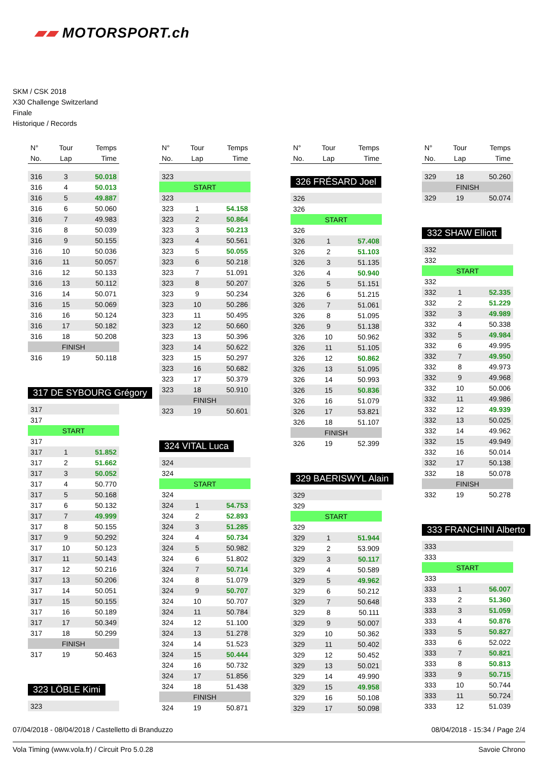▰▰ MOTORSPORT.ch
SKM / CSK 2018
X30 Challenge Switzerland
Finale
Historique / Records
| N° | Tour | Temps |
| --- | --- | --- |
| No. | Lap | Time |
| 316 | 3 | 50.018 |
| 316 | 4 | 50.013 |
| 316 | 5 | 49.887 |
| 316 | 6 | 50.060 |
| 316 | 7 | 49.983 |
| 316 | 8 | 50.039 |
| 316 | 9 | 50.155 |
| 316 | 10 | 50.036 |
| 316 | 11 | 50.057 |
| 316 | 12 | 50.133 |
| 316 | 13 | 50.112 |
| 316 | 14 | 50.071 |
| 316 | 15 | 50.069 |
| 316 | 16 | 50.124 |
| 316 | 17 | 50.182 |
| 316 | 18 | 50.208 |
| FINISH | | |
| 316 | 19 | 50.118 |
317 DE SYBOURG Grégory
| 317 | | |
| 317 | | |
| START | | |
| 317 | | |
| 317 | 1 | 51.852 |
| 317 | 2 | 51.662 |
| 317 | 3 | 50.052 |
| 317 | 4 | 50.770 |
| 317 | 5 | 50.168 |
| 317 | 6 | 50.132 |
| 317 | 7 | 49.999 |
| 317 | 8 | 50.155 |
| 317 | 9 | 50.292 |
| 317 | 10 | 50.123 |
| 317 | 11 | 50.143 |
| 317 | 12 | 50.216 |
| 317 | 13 | 50.206 |
| 317 | 14 | 50.051 |
| 317 | 15 | 50.155 |
| 317 | 16 | 50.189 |
| 317 | 17 | 50.349 |
| 317 | 18 | 50.299 |
| FINISH | | |
| 317 | 19 | 50.463 |
323 LÖBLE Kimi
| 323 | | |
| N° | Tour | Temps |
| --- | --- | --- |
| No. | Lap | Time |
| 323 | | |
| START | | |
| 323 | | |
| 323 | 1 | 54.158 |
| 323 | 2 | 50.864 |
| 323 | 3 | 50.213 |
| 323 | 4 | 50.561 |
| 323 | 5 | 50.055 |
| 323 | 6 | 50.218 |
| 323 | 7 | 51.091 |
| 323 | 8 | 50.207 |
| 323 | 9 | 50.234 |
| 323 | 10 | 50.286 |
| 323 | 11 | 50.495 |
| 323 | 12 | 50.660 |
| 323 | 13 | 50.396 |
| 323 | 14 | 50.622 |
| 323 | 15 | 50.297 |
| 323 | 16 | 50.682 |
| 323 | 17 | 50.379 |
| 323 | 18 | 50.910 |
| FINISH | | |
| 323 | 19 | 50.601 |
324 VITAL Luca
| 324 | | |
| 324 | | |
| START | | |
| 324 | | |
| 324 | 1 | 54.753 |
| 324 | 2 | 52.893 |
| 324 | 3 | 51.285 |
| 324 | 4 | 50.734 |
| 324 | 5 | 50.982 |
| 324 | 6 | 51.802 |
| 324 | 7 | 50.714 |
| 324 | 8 | 51.079 |
| 324 | 9 | 50.707 |
| 324 | 10 | 50.707 |
| 324 | 11 | 50.784 |
| 324 | 12 | 51.100 |
| 324 | 13 | 51.278 |
| 324 | 14 | 51.523 |
| 324 | 15 | 50.444 |
| 324 | 16 | 50.732 |
| 324 | 17 | 51.856 |
| 324 | 18 | 51.438 |
| FINISH | | |
| 324 | 19 | 50.871 |
| N° | Tour | Temps |
| --- | --- | --- |
| No. | Lap | Time |
326 FRÉSARD Joel
| 326 | | |
| 326 | | |
| START | | |
| 326 | | |
| 326 | 1 | 57.408 |
| 326 | 2 | 51.103 |
| 326 | 3 | 51.135 |
| 326 | 4 | 50.940 |
| 326 | 5 | 51.151 |
| 326 | 6 | 51.215 |
| 326 | 7 | 51.061 |
| 326 | 8 | 51.095 |
| 326 | 9 | 51.138 |
| 326 | 10 | 50.962 |
| 326 | 11 | 51.105 |
| 326 | 12 | 50.862 |
| 326 | 13 | 51.095 |
| 326 | 14 | 50.993 |
| 326 | 15 | 50.836 |
| 326 | 16 | 51.079 |
| 326 | 17 | 53.821 |
| 326 | 18 | 51.107 |
| FINISH | | |
| 326 | 19 | 52.399 |
329 BAERISWYL Alain
| 329 | | |
| 329 | | |
| START | | |
| 329 | | |
| 329 | 1 | 51.944 |
| 329 | 2 | 53.909 |
| 329 | 3 | 50.117 |
| 329 | 4 | 50.589 |
| 329 | 5 | 49.962 |
| 329 | 6 | 50.212 |
| 329 | 7 | 50.648 |
| 329 | 8 | 50.111 |
| 329 | 9 | 50.007 |
| 329 | 10 | 50.362 |
| 329 | 11 | 50.402 |
| 329 | 12 | 50.452 |
| 329 | 13 | 50.021 |
| 329 | 14 | 49.990 |
| 329 | 15 | 49.958 |
| 329 | 16 | 50.108 |
| 329 | 17 | 50.098 |
| N° | Tour | Temps |
| --- | --- | --- |
| No. | Lap | Time |
| 329 | 18 | 50.260 |
| FINISH | | |
| 329 | 19 | 50.074 |
332 SHAW Elliott
| 332 | | |
| 332 | | |
| START | | |
| 332 | | |
| 332 | 1 | 52.335 |
| 332 | 2 | 51.229 |
| 332 | 3 | 49.989 |
| 332 | 4 | 50.338 |
| 332 | 5 | 49.984 |
| 332 | 6 | 49.995 |
| 332 | 7 | 49.950 |
| 332 | 8 | 49.973 |
| 332 | 9 | 49.968 |
| 332 | 10 | 50.006 |
| 332 | 11 | 49.986 |
| 332 | 12 | 49.939 |
| 332 | 13 | 50.025 |
| 332 | 14 | 49.962 |
| 332 | 15 | 49.949 |
| 332 | 16 | 50.014 |
| 332 | 17 | 50.138 |
| 332 | 18 | 50.078 |
| FINISH | | |
| 332 | 19 | 50.278 |
333 FRANCHINI Alberto
| 333 | | |
| 333 | | |
| START | | |
| 333 | | |
| 333 | 1 | 56.007 |
| 333 | 2 | 51.360 |
| 333 | 3 | 51.059 |
| 333 | 4 | 50.876 |
| 333 | 5 | 50.827 |
| 333 | 6 | 52.022 |
| 333 | 7 | 50.821 |
| 333 | 8 | 50.813 |
| 333 | 9 | 50.715 |
| 333 | 10 | 50.744 |
| 333 | 11 | 50.724 |
| 333 | 12 | 51.039 |
07/04/2018 - 08/04/2018 / Castelletto di Branduzzo 08/04/2018 - 15:34 / Page 2/4
Vola Timing (www.vola.fr) / Circuit Pro 5.0.28 Savoie Chrono